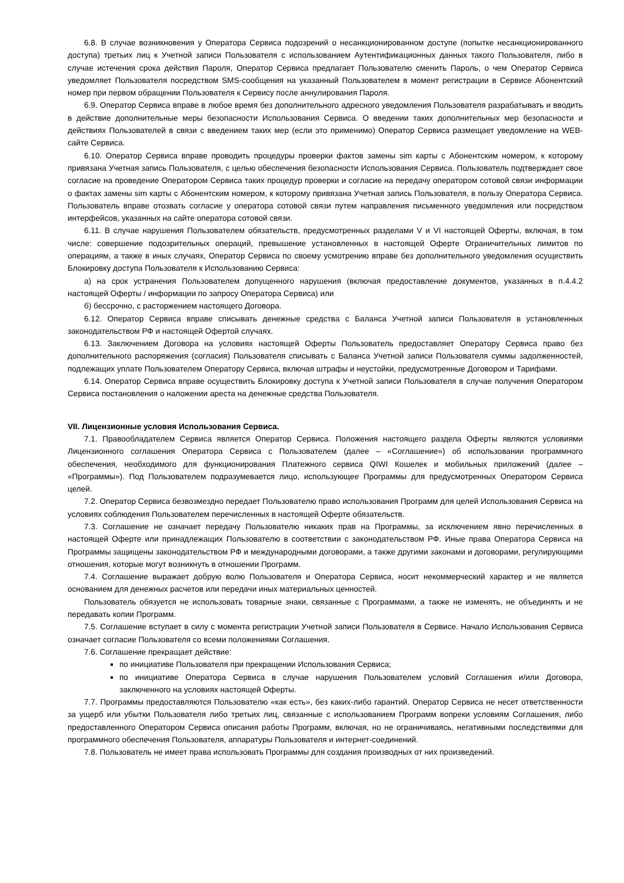6.8. В случае возникновения у Оператора Сервиса подозрений о несанкционированном доступе (попытке несанкционированного доступа) третьих лиц к Учетной записи Пользователя с использованием Аутентификационных данных такого Пользователя, либо в случае истечения срока действия Пароля, Оператор Сервиса предлагает Пользователю сменить Пароль, о чем Оператор Сервиса уведомляет Пользователя посредством SMS-сообщения на указанный Пользователем в момент регистрации в Сервисе Абонентский номер при первом обращении Пользователя к Сервису после аннулирования Пароля.
6.9. Оператор Сервиса вправе в любое время без дополнительного адресного уведомления Пользователя разрабатывать и вводить в действие дополнительные меры безопасности Использования Сервиса. О введении таких дополнительных мер безопасности и действиях Пользователей в связи с введением таких мер (если это применимо) Оператор Сервиса размещает уведомление на WEB-сайте Сервиса.
6.10. Оператор Сервиса вправе проводить процедуры проверки фактов замены sim карты с Абонентским номером, к которому привязана Учетная запись Пользователя, с целью обеспечения безопасности Использования Сервиса. Пользователь подтверждает свое согласие на проведение Оператором Сервиса таких процедур проверки и согласие на передачу оператором сотовой связи информации о фактах замены sim карты с Абонентским номером, к которому привязана Учетная запись Пользователя, в пользу Оператора Сервиса. Пользователь вправе отозвать согласие у оператора сотовой связи путем направления письменного уведомления или посредством интерфейсов, указанных на сайте оператора сотовой связи.
6.11. В случае нарушения Пользователем обязательств, предусмотренных разделами V и VI настоящей Оферты, включая, в том числе: совершение подозрительных операций, превышение установленных в настоящей Оферте Ограничительных лимитов по операциям, а также в иных случаях, Оператор Сервиса по своему усмотрению вправе без дополнительного уведомления осуществить Блокировку доступа Пользователя к Использованию Сервиса:
а) на срок устранения Пользователем допущенного нарушения (включая предоставление документов, указанных в п.4.4.2 настоящей Оферты / информации по запросу Оператора Сервиса) или
б) бессрочно, с расторжением настоящего Договора.
6.12. Оператор Сервиса вправе списывать денежные средства с Баланса Учетной записи Пользователя в установленных законодательством РФ и настоящей Офертой случаях.
6.13. Заключением Договора на условиях настоящей Оферты Пользователь предоставляет Оператору Сервиса право без дополнительного распоряжения (согласия) Пользователя списывать с Баланса Учетной записи Пользователя суммы задолженностей, подлежащих уплате Пользователем Оператору Сервиса, включая штрафы и неустойки, предусмотренные Договором и Тарифами.
6.14. Оператор Сервиса вправе осуществить Блокировку доступа к Учетной записи Пользователя в случае получения Оператором Сервиса постановления о наложении ареста на денежные средства Пользователя.
VII. Лицензионные условия Использования Сервиса.
7.1. Правообладателем Сервиса является Оператор Сервиса. Положения настоящего раздела Оферты являются условиями Лицензионного соглашения Оператора Сервиса с Пользователем (далее – «Соглашение») об использовании программного обеспечения, необходимого для функционирования Платежного сервиса QIWI Кошелек и мобильных приложений (далее – «Программы»). Под Пользователем подразумевается лицо, использующее Программы для предусмотренных Оператором Сервиса целей.
7.2. Оператор Сервиса безвозмездно передает Пользователю право использования Программ для целей Использования Сервиса на условиях соблюдения Пользователем перечисленных в настоящей Оферте обязательств.
7.3. Соглашение не означает передачу Пользователю никаких прав на Программы, за исключением явно перечисленных в настоящей Оферте или принадлежащих Пользователю в соответствии с законодательством РФ. Иные права Оператора Сервиса на Программы защищены законодательством РФ и международными договорами, а также другими законами и договорами, регулирующими отношения, которые могут возникнуть в отношении Программ.
7.4. Соглашение выражает добрую волю Пользователя и Оператора Сервиса, носит некоммерческий характер и не является основанием для денежных расчетов или передачи иных материальных ценностей.
Пользователь обязуется не использовать товарные знаки, связанные с Программами, а также не изменять, не объединять и не передавать копии Программ.
7.5. Соглашение вступает в силу с момента регистрации Учетной записи Пользователя в Сервисе. Начало Использования Сервиса означает согласие Пользователя со всеми положениями Соглашения.
7.6. Соглашение прекращает действие:
по инициативе Пользователя при прекращении Использования Сервиса;
по инициативе Оператора Сервиса в случае нарушения Пользователем условий Соглашения и/или Договора, заключенного на условиях настоящей Оферты.
7.7. Программы предоставляются Пользователю «как есть», без каких-либо гарантий. Оператор Сервиса не несет ответственности за ущерб или убытки Пользователя либо третьих лиц, связанные с использованием Программ вопреки условиям Соглашения, либо предоставленного Оператором Сервиса описания работы Программ, включая, но не ограничиваясь, негативными последствиями для программного обеспечения Пользователя, аппаратуры Пользователя и интернет-соединений.
7.8. Пользователь не имеет права использовать Программы для создания производных от них произведений.